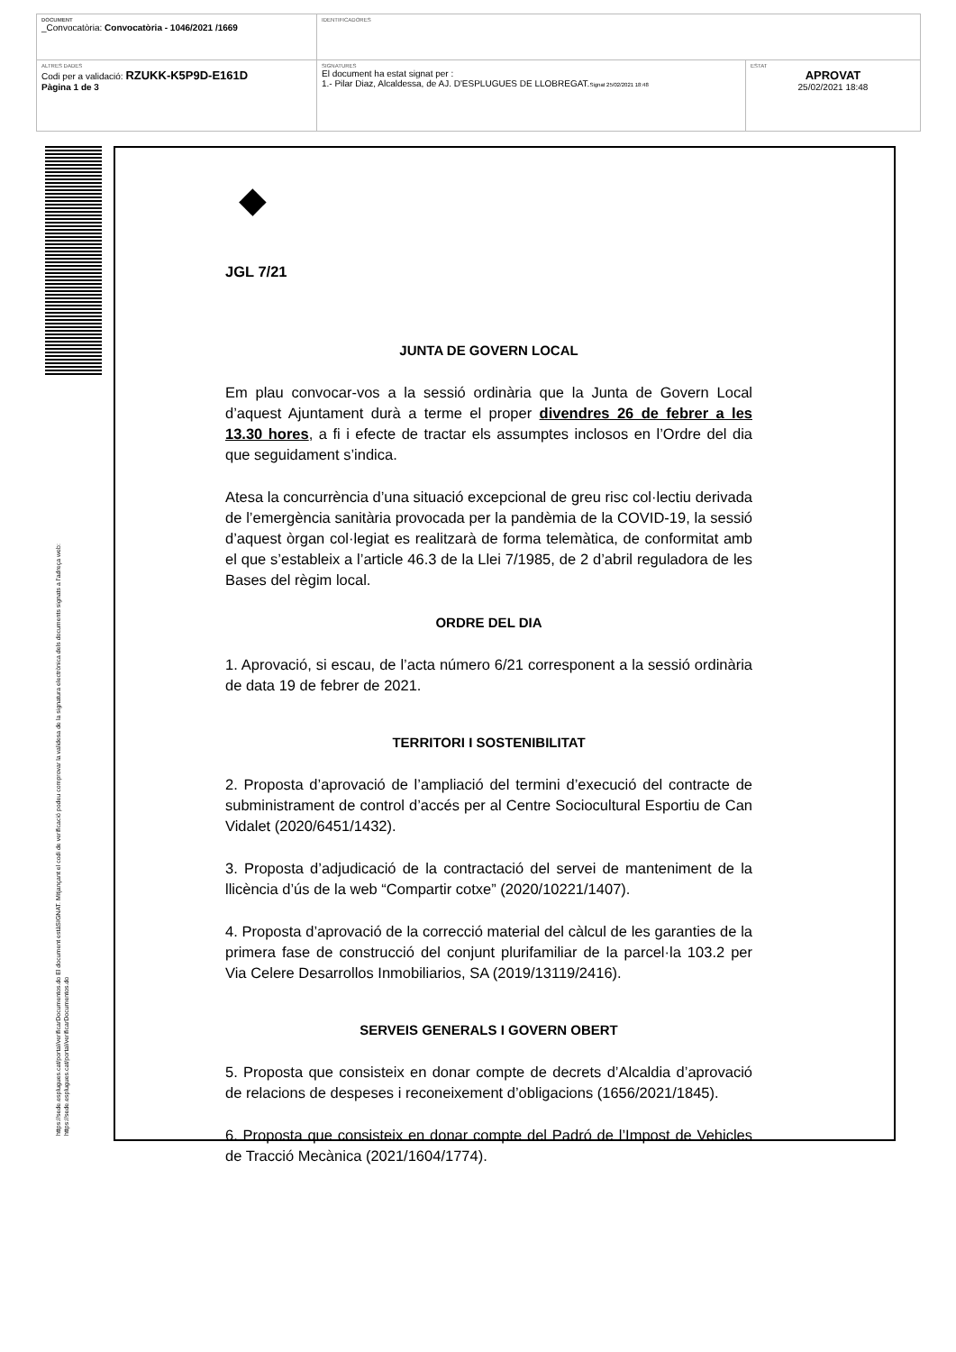| DOCUMENT _Convocatòria: Convocatòria - 1046/2021 /1669 | IDENTIFICADORES | |
| ALTRES DADES Codi per a validació: RZUKK-K5P9D-E161D Pàgina 1 de 3 | SIGNATURES El document ha estat signat per : 1.- Pilar Diaz, Alcaldessa, de AJ. D'ESPLUGUES DE LLOBREGAT. Signat 25/02/2021 18:48 | ESTAT APROVAT 25/02/2021 18:48 |
https://sede.esplugues.cat/portal/verificarDocumentos.do El document estàSIGNAT. Mitjançant el codi de verificació podeu comprovar la validesa de la signatura electrònica dels documents signats a l'adreça web:
https://sede.esplugues.cat/portal/verificarDocumentos.do
◆
JGL 7/21
JUNTA DE GOVERN LOCAL
Em plau convocar-vos a la sessió ordinària que la Junta de Govern Local d’aquest Ajuntament durà a terme el proper divendres 26 de febrer a les 13.30 hores, a fi i efecte de tractar els assumptes inclosos en l’Ordre del dia que seguidament s’indica.
Atesa la concurrència d’una situació excepcional de greu risc col·lectiu derivada de l’emergència sanitària provocada per la pandèmia de la COVID-19, la sessió d’aquest òrgan col·legiat es realitzarà de forma telemàtica, de conformitat amb el que s’estableix a l’article 46.3 de la Llei 7/1985, de 2 d’abril reguladora de les Bases del règim local.
ORDRE DEL DIA
1. Aprovació, si escau, de l’acta número 6/21 corresponent a la sessió ordinària de data 19 de febrer de 2021.
TERRITORI I SOSTENIBILITAT
2. Proposta d’aprovació de l’ampliació del termini d’execució del contracte de subministrament de control d’accés per al Centre Sociocultural Esportiu de Can Vidalet (2020/6451/1432).
3. Proposta d’adjudicació de la contractació del servei de manteniment de la llicència d’ús de la web “Compartir cotxe” (2020/10221/1407).
4. Proposta d’aprovació de la correcció material del càlcul de les garanties de la primera fase de construcció del conjunt plurifamiliar de la parcel·la 103.2 per Via Celere Desarrollos Inmobiliarios, SA (2019/13119/2416).
SERVEIS GENERALS I GOVERN OBERT
5. Proposta que consisteix en donar compte de decrets d’Alcaldia d’aprovació de relacions de despeses i reconeixement d’obligacions (1656/2021/1845).
6. Proposta que consisteix en donar compte del Padró de l’Impost de Vehicles de Tracció Mecànica (2021/1604/1774).